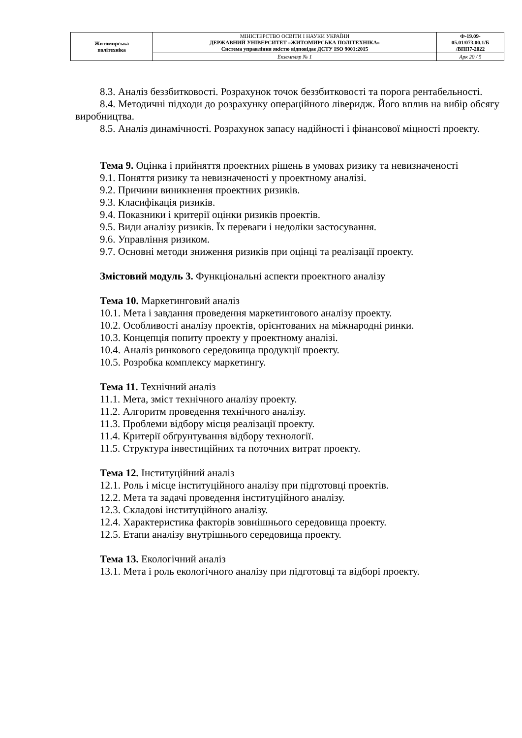| Житомирська політехніка | МІНІСТЕРСТВО ОСВІТИ І НАУКИ УКРАЇНИ ДЕРЖАВНИЙ УНІВЕРСИТЕТ «ЖИТОМИРСЬКА ПОЛІТЕХНІКА» Система управління якістю відповідає ДСТУ ISO 9001:2015 | Ф-19.09- 05.01/073.00.1/Б /ВПП7-2022 |
| | Екземпляр № 1 | Арк 20 / 5 |
8.3. Аналіз беззбитковості. Розрахунок точок беззбитковості та порога рентабельності.
8.4. Методичні підходи до розрахунку операційного ліверидж. Його вплив на вибір обсягу виробництва.
8.5. Аналіз динамічності. Розрахунок запасу надійності і фінансової міцності проекту.
Тема 9. Оцінка і прийняття проектних рішень в умовах ризику та невизначеності
9.1. Поняття ризику та невизначеності у проектному аналізі.
9.2. Причини виникнення проектних ризиків.
9.3. Класифікація ризиків.
9.4. Показники і критерії оцінки ризиків проектів.
9.5. Види аналізу ризиків. Їх переваги і недоліки застосування.
9.6. Управління ризиком.
9.7. Основні методи зниження ризиків при оцінці та реалізації проекту.
Змістовий модуль 3. Функціональні аспекти проектного аналізу
Тема 10. Маркетинговий аналіз
10.1. Мета і завдання проведення маркетингового аналізу проекту.
10.2. Особливості аналізу проектів, орієнтованих на міжнародні ринки.
10.3. Концепція попиту проекту у проектному аналізі.
10.4. Аналіз ринкового середовища продукції проекту.
10.5. Розробка комплексу маркетингу.
Тема 11. Технічний аналіз
11.1. Мета, зміст технічного аналізу проекту.
11.2. Алгоритм проведення технічного аналізу.
11.3. Проблеми відбору місця реалізації проекту.
11.4. Критерії обґрунтування відбору технології.
11.5. Структура інвестиційних та поточних витрат проекту.
Тема 12. Інституційний аналіз
12.1. Роль і місце інституційного аналізу при підготовці проектів.
12.2. Мета та задачі проведення інституційного аналізу.
12.3. Складові інституційного аналізу.
12.4. Характеристика факторів зовнішнього середовища проекту.
12.5. Етапи аналізу внутрішнього середовища проекту.
Тема 13. Екологічний аналіз
13.1. Мета і роль екологічного аналізу при підготовці та відборі проекту.